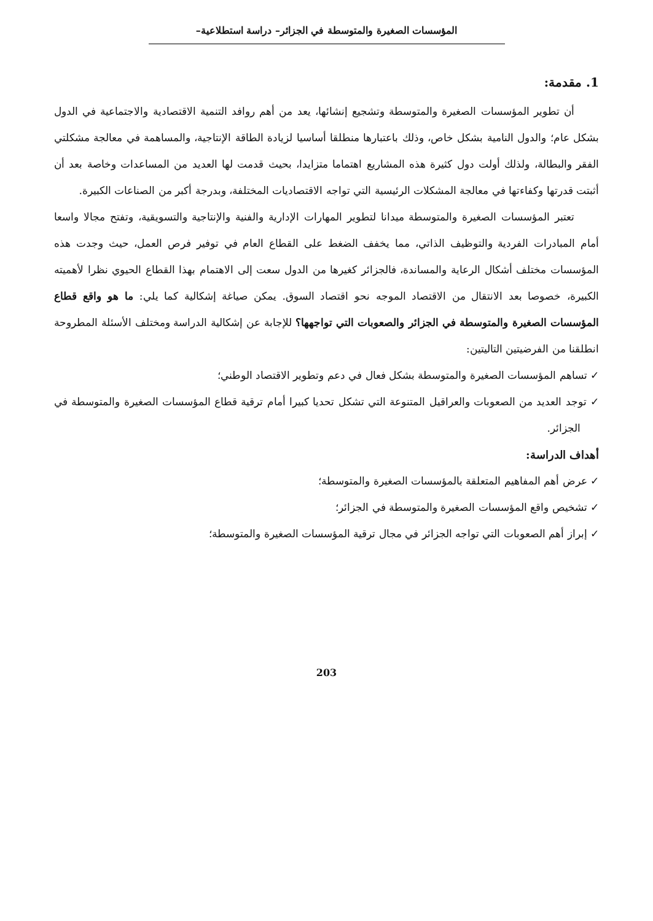المؤسسات الصغيرة والمتوسطة في الجزائر– دراسة استطلاعية–
1. مقدمة:
أن تطوير المؤسسات الصغيرة والمتوسطة وتشجيع إنشائها، يعد من أهم روافد التنمية الاقتصادية والاجتماعية في الدول بشكل عام؛ والدول النامية بشكل خاص، وذلك باعتبارها منطلقا أساسيا لزيادة الطاقة الإنتاجية، والمساهمة في معالجة مشكلتي الفقر والبطالة، ولذلك أولت دول كثيرة هذه المشاريع اهتماما متزايدا، بحيث قدمت لها العديد من المساعدات وخاصة بعد أن أثبتت قدرتها وكفاءتها في معالجة المشكلات الرئيسية التي تواجه الاقتصاديات المختلفة، وبدرجة أكبر من الصناعات الكبيرة.
تعتبر المؤسسات الصغيرة والمتوسطة ميدانا لتطوير المهارات الإدارية والفنية والإنتاجية والتسويقية، وتفتح مجالا واسعا أمام المبادرات الفردية والتوظيف الذاتي، مما يخفف الضغط على القطاع العام في توفير فرص العمل، حيث وجدت هذه المؤسسات مختلف أشكال الرعاية والمساندة، فالجزائر كغيرها من الدول سعت إلى الاهتمام بهذا القطاع الحيوي نظرا لأهميته الكبيرة، خصوصا بعد الانتقال من الاقتصاد الموجه نحو اقتصاد السوق. يمكن صياغة إشكالية كما يلي: ما هو واقع قطاع المؤسسات الصغيرة والمتوسطة في الجزائر والصعوبات التي تواجهها؟ للإجابة عن إشكالية الدراسة ومختلف الأسئلة المطروحة انطلقنا من الفرضيتين التاليتين:
✓ تساهم المؤسسات الصغيرة والمتوسطة بشكل فعال في دعم وتطوير الاقتصاد الوطني؛
✓ توجد العديد من الصعوبات والعراقيل المتنوعة التي تشكل تحديا كبيرا أمام ترقية قطاع المؤسسات الصغيرة والمتوسطة في الجزائر.
أهداف الدراسة:
✓ عرض أهم المفاهيم المتعلقة بالمؤسسات الصغيرة والمتوسطة؛
✓ تشخيص واقع المؤسسات الصغيرة والمتوسطة في الجزائر؛
✓ إبراز أهم الصعوبات التي تواجه الجزائر في مجال ترقية المؤسسات الصغيرة والمتوسطة؛
203